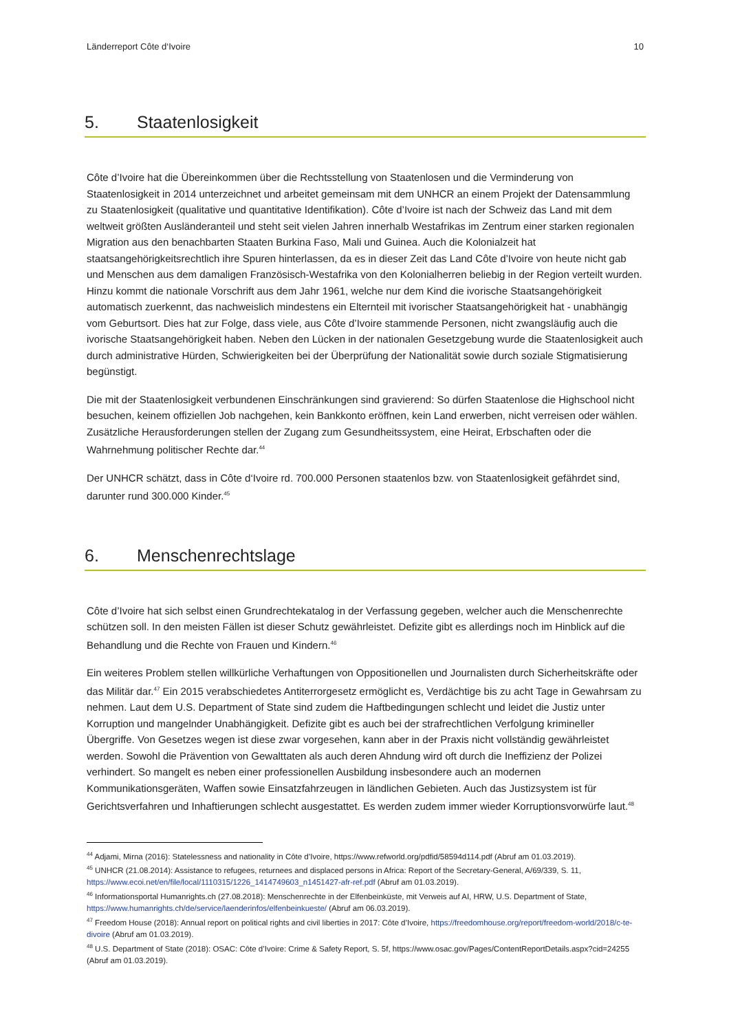Länderreport Côte d‘Ivoire 10
5. Staatenlosigkeit
Côte d’Ivoire hat die Übereinkommen über die Rechtsstellung von Staatenlosen und die Verminderung von Staatenlosigkeit in 2014 unterzeichnet und arbeitet gemeinsam mit dem UNHCR an einem Projekt der Datensammlung zu Staatenlosigkeit (qualitative und quantitative Identifikation). Côte d’Ivoire ist nach der Schweiz das Land mit dem weltweit größten Ausländeranteil und steht seit vielen Jahren innerhalb Westafrikas im Zentrum einer starken regionalen Migration aus den benachbarten Staaten Burkina Faso, Mali und Guinea. Auch die Kolonialzeit hat staatsangehörigkeitsrechtlich ihre Spuren hinterlassen, da es in dieser Zeit das Land Côte d’Ivoire von heute nicht gab und Menschen aus dem damaligen Französisch-Westafrika von den Kolonialherren beliebig in der Region verteilt wurden. Hinzu kommt die nationale Vorschrift aus dem Jahr 1961, welche nur dem Kind die ivorische Staatsangehörigkeit automatisch zuerkennt, das nachweislich mindestens ein Elternteil mit ivorischer Staatsangehörigkeit hat - unabhängig vom Geburtsort. Dies hat zur Folge, dass viele, aus Côte d’Ivoire stammende Personen, nicht zwangsläufig auch die ivorische Staatsangehörigkeit haben. Neben den Lücken in der nationalen Gesetzgebung wurde die Staatenlosigkeit auch durch administrative Hürden, Schwierigkeiten bei der Überprüfung der Nationalität sowie durch soziale Stigmatisierung begünstigt.
Die mit der Staatenlosigkeit verbundenen Einschränkungen sind gravierend: So dürfen Staatenlose die Highschool nicht besuchen, keinem offiziellen Job nachgehen, kein Bankkonto eröffnen, kein Land erwerben, nicht verreisen oder wählen. Zusätzliche Herausforderungen stellen der Zugang zum Gesundheitssystem, eine Heirat, Erbschaften oder die Wahrnehmung politischer Rechte dar.<sup>44</sup>
Der UNHCR schätzt, dass in Côte d‘Ivoire rd. 700.000 Personen staatenlos bzw. von Staatenlosigkeit gefährdet sind, darunter rund 300.000 Kinder.<sup>45</sup>
6. Menschenrechtslage
Côte d’Ivoire hat sich selbst einen Grundrechtekatalog in der Verfassung gegeben, welcher auch die Menschenrechte schützen soll. In den meisten Fällen ist dieser Schutz gewährleistet. Defizite gibt es allerdings noch im Hinblick auf die Behandlung und die Rechte von Frauen und Kindern.<sup>46</sup>
Ein weiteres Problem stellen willkürliche Verhaftungen von Oppositionellen und Journalisten durch Sicherheitskräfte oder das Militär dar.<sup>47</sup> Ein 2015 verabschiedetes Antiterrorgesetz ermöglicht es, Verdächtige bis zu acht Tage in Gewahrsam zu nehmen. Laut dem U.S. Department of State sind zudem die Haftbedingungen schlecht und leidet die Justiz unter Korruption und mangelnder Unabhängigkeit. Defizite gibt es auch bei der strafrechtlichen Verfolgung krimineller Übergriffe. Von Gesetzes wegen ist diese zwar vorgesehen, kann aber in der Praxis nicht vollständig gewährleistet werden. Sowohl die Prävention von Gewalttaten als auch deren Ahndung wird oft durch die Ineffizienz der Polizei verhindert. So mangelt es neben einer professionellen Ausbildung insbesondere auch an modernen Kommunikationsgeräten, Waffen sowie Einsatzfahrzeugen in ländlichen Gebieten. Auch das Justizsystem ist für Gerichtsverfahren und Inhaftierungen schlecht ausgestattet. Es werden zudem immer wieder Korruptionsvorwürfe laut.<sup>48</sup>
<sup>44</sup> Adjami, Mirna (2016): Statelessness and nationality in Côte d’Ivoire, https://www.refworld.org/pdfid/58594d114.pdf (Abruf am 01.03.2019).
<sup>45</sup> UNHCR (21.08.2014): Assistance to refugees, returnees and displaced persons in Africa: Report of the Secretary-General, A/69/339, S. 11, https://www.ecoi.net/en/file/local/1110315/1226_1414749603_n1451427-afr-ref.pdf (Abruf am 01.03.2019).
<sup>46</sup> Informationsportal Humanrights.ch (27.08.2018): Menschenrechte in der Elfenbeinküste, mit Verweis auf AI, HRW, U.S. Department of State, https://www.humanrights.ch/de/service/laenderinfos/elfenbeinkueste/ (Abruf am 06.03.2019).
<sup>47</sup> Freedom House (2018): Annual report on political rights and civil liberties in 2017: Côte d’Ivoire, https://freedomhouse.org/report/freedom-world/2018/c-te-divoire (Abruf am 01.03.2019).
<sup>48</sup> U.S. Department of State (2018): OSAC: Côte d’Ivoire: Crime & Safety Report, S. 5f, https://www.osac.gov/Pages/ContentReportDetails.aspx?cid=24255 (Abruf am 01.03.2019).